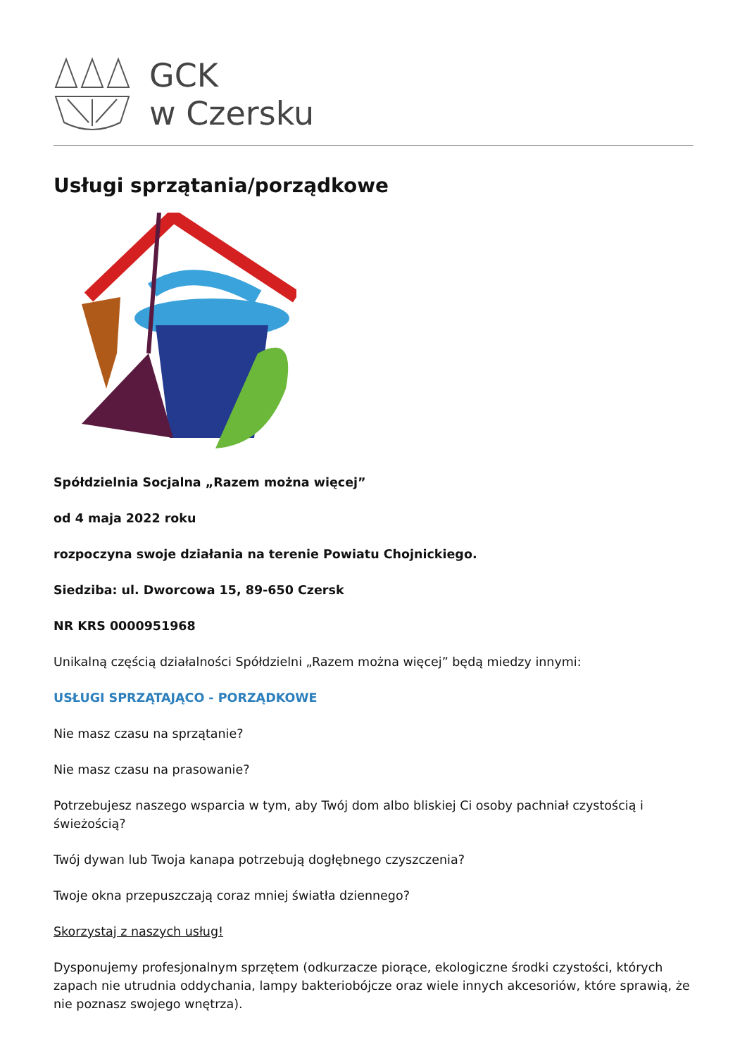GCK
w Czersku
Usługi sprzątania/porządkowe
Spółdzielnia Socjalna „Razem można więcej”
od 4 maja 2022 roku
rozpoczyna swoje działania na terenie Powiatu Chojnickiego.
Siedziba: ul. Dworcowa 15, 89-650 Czersk
NR KRS 0000951968
Unikalną częścią działalności Spółdzielni „Razem można więcej” będą miedzy innymi:
USŁUGI SPRZĄTAJĄCO - PORZĄDKOWE
Nie masz czasu na sprzątanie?
Nie masz czasu na prasowanie?
Potrzebujesz naszego wsparcia w tym, aby Twój dom albo bliskiej Ci osoby pachniał czystością i świeżością?
Twój dywan lub Twoja kanapa potrzebują dogłębnego czyszczenia?
Twoje okna przepuszczają coraz mniej światła dziennego?
Skorzystaj z naszych usług!
Dysponujemy profesjonalnym sprzętem (odkurzacze piorące, ekologiczne środki czystości, których zapach nie utrudnia oddychania, lampy bakteriobójcze oraz wiele innych akcesoriów, które sprawią, że nie poznasz swojego wnętrza).